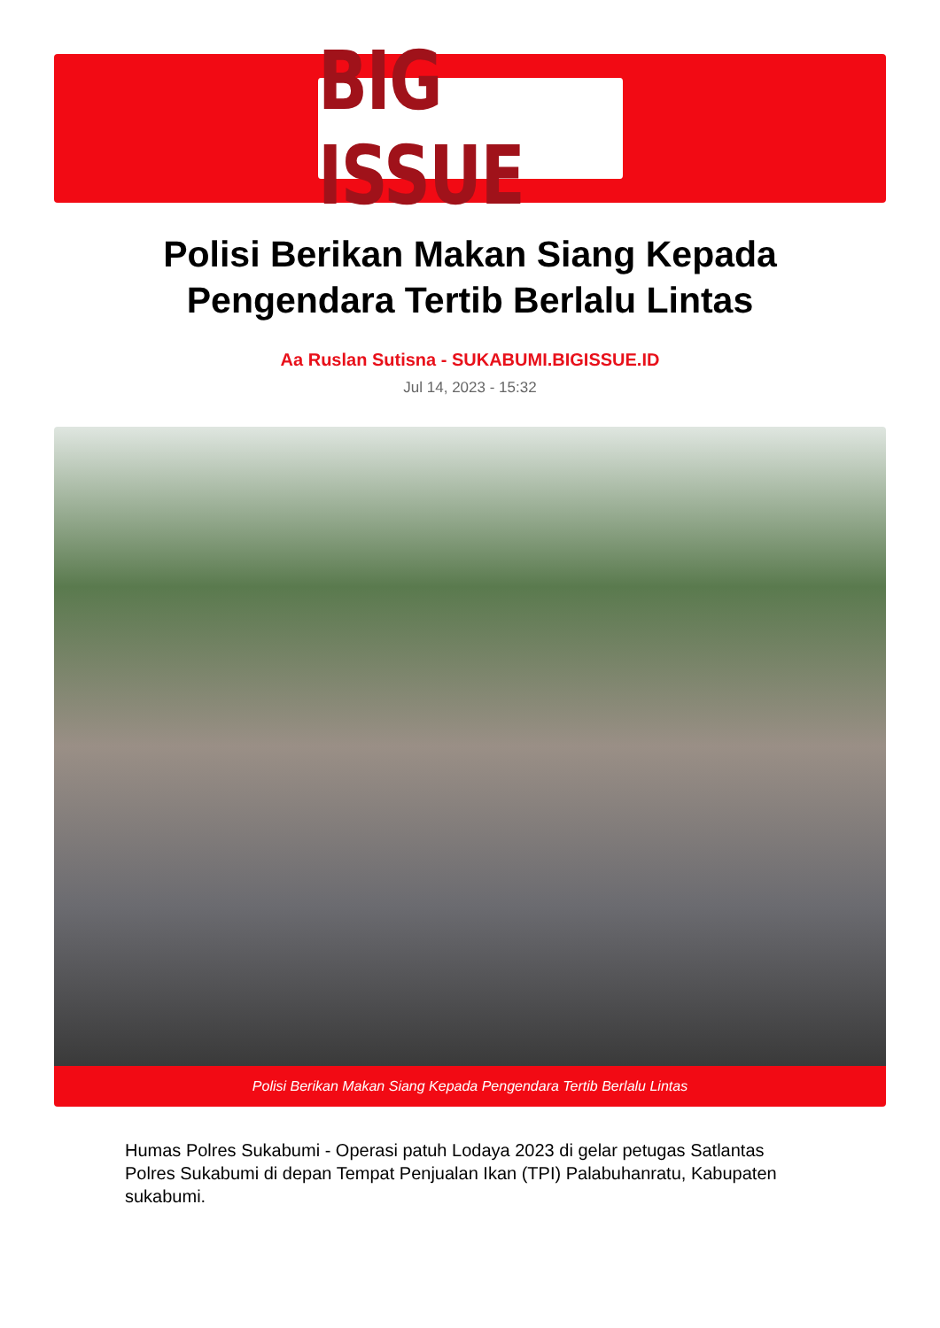BIG ISSUE
Polisi Berikan Makan Siang Kepada Pengendara Tertib Berlalu Lintas
Aa Ruslan Sutisna - SUKABUMI.BIGISSUE.ID
Jul 14, 2023 - 15:32
Polisi Berikan Makan Siang Kepada Pengendara Tertib Berlalu Lintas
Humas Polres Sukabumi - Operasi patuh Lodaya 2023 di gelar petugas Satlantas Polres Sukabumi di depan Tempat Penjualan Ikan (TPI) Palabuhanratu, Kabupaten sukabumi.